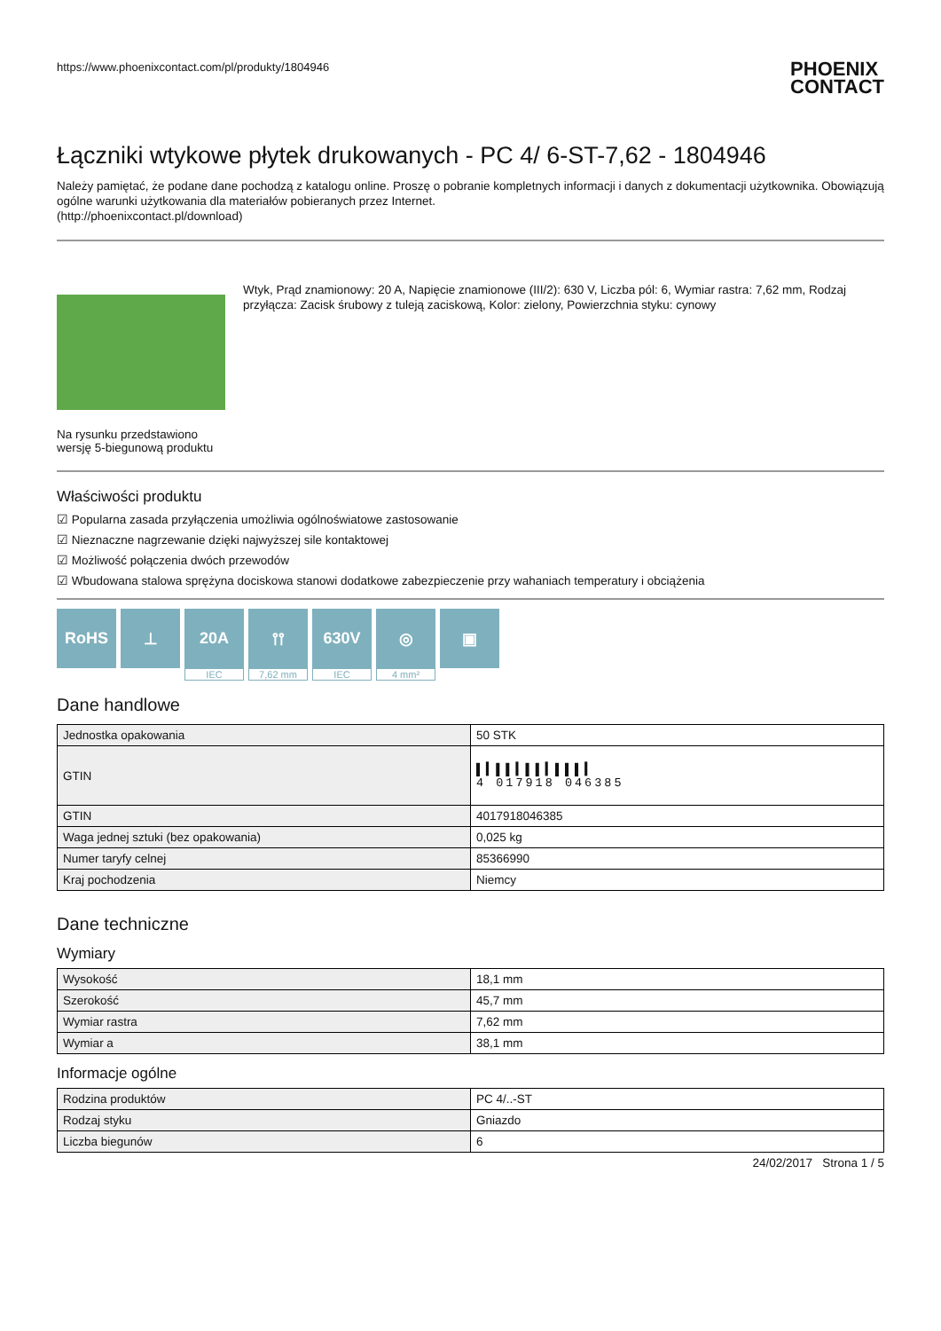https://www.phoenixcontact.com/pl/produkty/1804946
PHOENIX
CONTACT
Łączniki wtykowe płytek drukowanych - PC 4/ 6-ST-7,62 - 1804946
Należy pamiętać, że podane dane pochodzą z katalogu online. Proszę o pobranie kompletnych informacji i danych z dokumentacji użytkownika. Obowiązują ogólne warunki użytkowania dla materiałów pobieranych przez Internet.
(http://phoenixcontact.pl/download)
Na rysunku przedstawiono wersję 5-biegunową produktu
Wtyk, Prąd znamionowy: 20 A, Napięcie znamionowe (III/2): 630 V, Liczba pól: 6, Wymiar rastra: 7,62 mm, Rodzaj przyłącza: Zacisk śrubowy z tuleją zaciskową, Kolor: zielony, Powierzchnia styku: cynowy
Właściwości produktu
☑ Popularna zasada przyłączenia umożliwia ogólnoświatowe zastosowanie
☑ Nieznaczne nagrzewanie dzięki najwyższej sile kontaktowej
☑ Możliwość połączenia dwóch przewodów
☑ Wbudowana stalowa sprężyna dociskowa stanowi dodatkowe zabezpieczenie przy wahaniach temperatury i obciążenia
RoHS ⊥ 20A
IEC
⫯⫯
7,62 mm
630V
IEC
◎
4 mm²
▣
Dane handlowe
| Jednostka opakowania | 50 STK |
| GTIN | ▌▍▌▌▍▌▌▍▌▌▌▍ 4 017918 046385 |
| GTIN | 4017918046385 |
| Waga jednej sztuki (bez opakowania) | 0,025 kg |
| Numer taryfy celnej | 85366990 |
| Kraj pochodzenia | Niemcy |
Dane techniczne
Wymiary
| Wysokość | 18,1 mm |
| Szerokość | 45,7 mm |
| Wymiar rastra | 7,62 mm |
| Wymiar a | 38,1 mm |
Informacje ogólne
| Rodzina produktów | PC 4/..-ST |
| Rodzaj styku | Gniazdo |
| Liczba biegunów | 6 |
24/02/2017 Strona 1 / 5